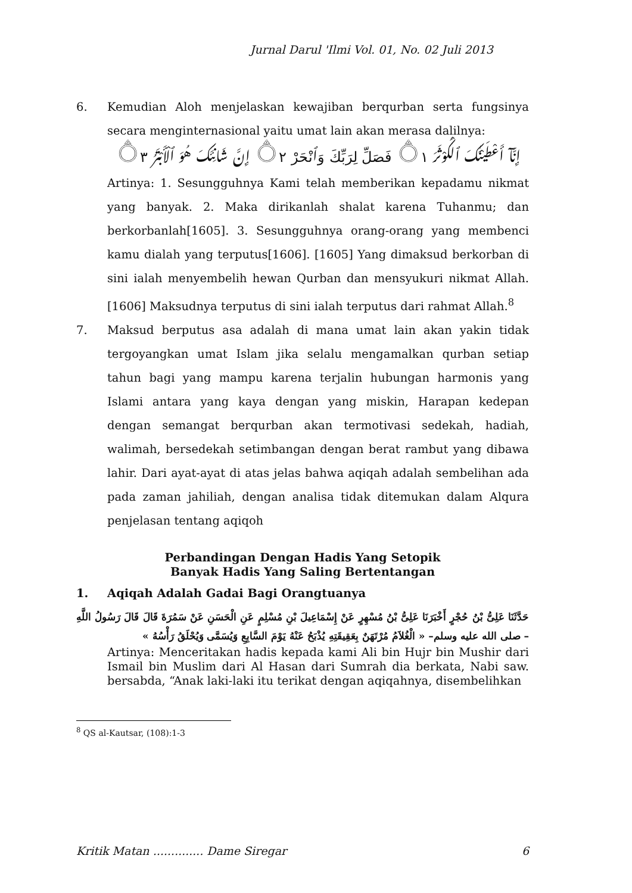Jurnal Darul 'Ilmi Vol. 01, No. 02 Juli 2013
6. Kemudian Aloh menjelaskan kewajiban berqurban serta fungsinya secara menginternasional yaitu umat lain akan merasa dalilnya:
إِنَّآ أَعْطَيْنَٰكَ ٱلْكَوْثَرَ ۝١ فَصَلِّ لِرَبِّكَ وَٱنْحَرْ ۝٢ إِنَّ شَانِئَكَ هُوَ ٱلْأَبْتَرُ ۝٣
Artinya: 1. Sesungguhnya Kami telah memberikan kepadamu nikmat yang banyak. 2. Maka dirikanlah shalat karena Tuhanmu; dan berkorbanlah[1605]. 3. Sesungguhnya orang-orang yang membenci kamu dialah yang terputus[1606]. [1605] Yang dimaksud berkorban di sini ialah menyembelih hewan Qurban dan mensyukuri nikmat Allah. [1606] Maksudnya terputus di sini ialah terputus dari rahmat Allah.<sup>8</sup>
7. Maksud berputus asa adalah di mana umat lain akan yakin tidak tergoyangkan umat Islam jika selalu mengamalkan qurban setiap tahun bagi yang mampu karena terjalin hubungan harmonis yang Islami antara yang kaya dengan yang miskin, Harapan kedepan dengan semangat berqurban akan termotivasi sedekah, hadiah, walimah, bersedekah setimbangan dengan berat rambut yang dibawa lahir. Dari ayat-ayat di atas jelas bahwa aqiqah adalah sembelihan ada pada zaman jahiliah, dengan analisa tidak ditemukan dalam Alqura penjelasan tentang aqiqoh
Perbandingan Dengan Hadis Yang Setopik
Banyak Hadis Yang Saling Bertentangan
1. Aqiqah Adalah Gadai Bagi Orangtuanya
حَدَّثَنَا عَلِىُّ بْنُ حُجْرٍ أَخْبَرَنَا عَلِىُّ بْنُ مُسْهِرٍ عَنْ إِسْمَاعِيلَ بْنِ مُسْلِمٍ عَنِ الْحَسَنِ عَنْ سَمُرَةَ قَالَ قَالَ رَسُولُ اللَّهِ – صلى الله عليه وسلم– « الْغُلاَمُ مُرْتَهَنٌ بِعَقِيقَتِهِ يُذْبَحُ عَنْهُ يَوْمَ السَّابِعِ وَيُسَمَّى وَيُحْلَقُ رَأْسُهُ »
Artinya: Menceritakan hadis kepada kami Ali bin Hujr bin Mushir dari Ismail bin Muslim dari Al Hasan dari Sumrah dia berkata, Nabi saw. bersabda, “Anak laki-laki itu terikat dengan aqiqahnya, disembelihkan
<sup>8</sup> QS al-Kautsar, (108):1-3
Kritik Matan .............. Dame Siregar 6